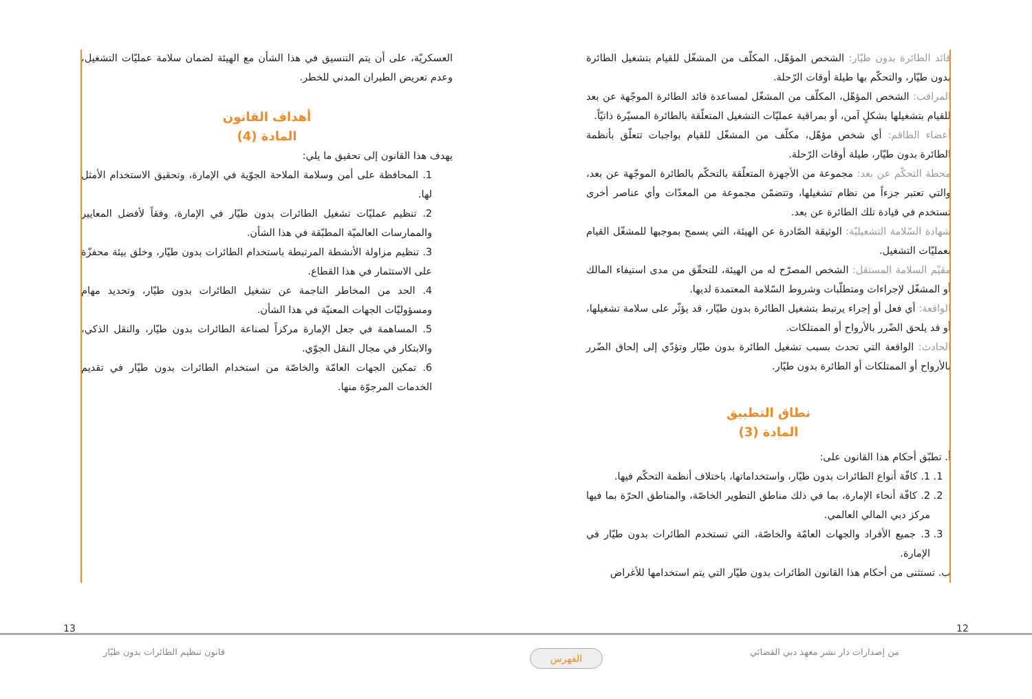قائد الطائرة بدون طيّار: الشخص المؤهّل، المكلّف من المشغّل للقيام بتشغيل الطائرة بدون طيّار، والتحكّم بها طيلة أوقات الرّحلة.
المراقب: الشخص المؤهّل، المكلّف من المشغّل لمساعدة قائد الطائرة الموجّهة عن بعد للقيام بتشغيلها بشكلٍ آمن، أو بمراقبة عمليّات التشغيل المتعلّقة بالطائرة المسيّرة ذاتيّاً.
أعضاء الطاقم: أي شخص مؤهّل، مكلّف من المشغّل للقيام بواجبات تتعلّق بأنظمة الطائرة بدون طيّار، طيلة أوقات الرّحلة.
محطة التحكّم عن بعد: مجموعة من الأجهزة المتعلّقة بالتحكّم بالطائرة الموجّهة عن بعد، والتي تعتبر جزءاً من نظام تشغيلها، وتتضمّن مجموعة من المعدّات وأي عناصر أخرى تستخدم في قيادة تلك الطائرة عن بعد.
شهادة السّلامة التشغيليّة: الوثيقة الصّادرة عن الهيئة، التي يسمح بموجبها للمشغّل القيام بعمليّات التشغيل.
مقيّم السلامة المستقل: الشخص المصرّح له من الهيئة، للتحقّق من مدى استيفاء المالك أو المشغّل لإجراءات ومتطلّبات وشروط السّلامة المعتمدة لديها.
الواقعة: أي فعل أو إجراء يرتبط بتشغيل الطائرة بدون طيّار، قد يؤثّر على سلامة تشغيلها، أو قد يلحق الضّرر بالأرواح أو الممتلكات.
الحادث: الواقعة التي تحدث بسبب تشغيل الطائرة بدون طيّار وتؤدّي إلى إلحاق الضّرر بالأرواح أو الممتلكات أو الطائرة بدون طيّار.
نطاق التطبيق
المادة (3)
أ. تطبّق أحكام هذا القانون على:
1. 1. كافّة أنواع الطائرات بدون طيّار، واستخداماتها، باختلاف أنظمة التحكّم فيها.
2. 2. كافّة أنحاء الإمارة، بما في ذلك مناطق التطوير الخاصّة، والمناطق الحرّة بما فيها مركز دبي المالي العالمي.
3. 3. جميع الأفراد والجهات العامّة والخاصّة، التي تستخدم الطائرات بدون طيّار في الإمارة.
ب. تستثنى من أحكام هذا القانون الطائرات بدون طيّار التي يتم استخدامها للأغراض
العسكريّة، على أن يتم التنسيق في هذا الشأن مع الهيئة لضمان سلامة عمليّات التشغيل، وعدم تعريض الطيران المدني للخطر.
أهداف القانون
المادة (4)
يهدف هذا القانون إلى تحقيق ما يلي:
1. المحافظة على أمن وسلامة الملاحة الجوّية في الإمارة، وتحقيق الاستخدام الأمثل لها.
2. تنظيم عمليّات تشغيل الطائرات بدون طيّار في الإمارة، وفقاً لأفضل المعايير والممارسات العالميّة المطبّقة في هذا الشأن.
3. تنظيم مزاولة الأنشطة المرتبطة باستخدام الطائرات بدون طيّار، وخلق بيئة محفزّة على الاستثمار في هذا القطاع.
4. الحد من المخاطر الناجمة عن تشغيل الطائرات بدون طيّار، وتحديد مهام ومسؤوليّات الجهات المعنيّة في هذا الشأن.
5. المساهمة في جعل الإمارة مركزاً لصناعة الطائرات بدون طيّار، والنقل الذكي، والابتكار في مجال النقل الجوّي.
6. تمكين الجهات العامّة والخاصّة من استخدام الطائرات بدون طيّار في تقديم الخدمات المرجوّة منها.
13 12
قانون تنظيم الطائرات بدون طيّار
من إصدارات دار نشر معهد دبي القضائي
الفهرس